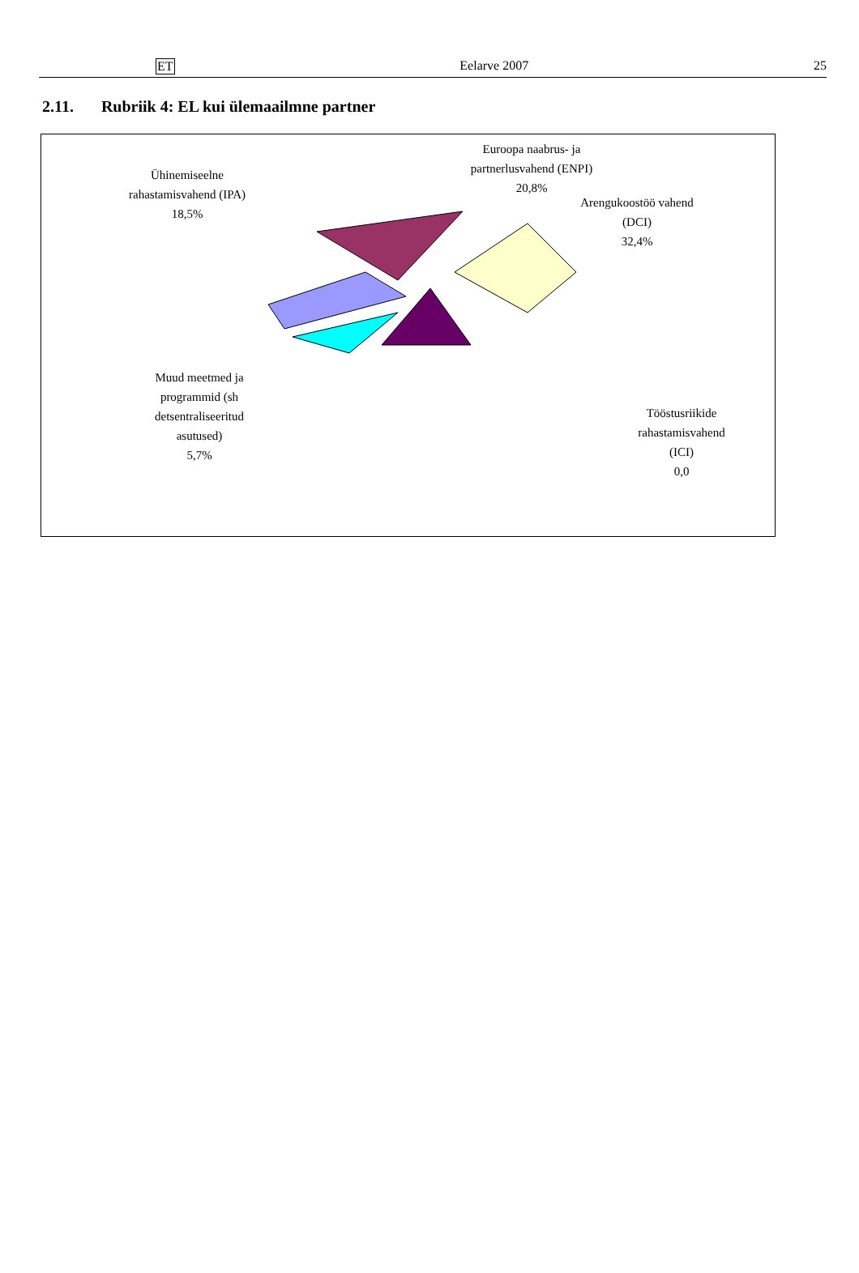ET Eelarve 2007 25
2.11. Rubriik 4: EL kui ülemaailmne partner
Ühinemiseelne
rahastamisvahend (IPA)
18,5%
Euroopa naabrus- ja
partnerlusvahend (ENPI)
20,8%
Arengukoostöö vahend
(DCI)
32,4%
Muud meetmed ja
programmid (sh
detsentraliseeritud
asutused)
5,7%
Tööstusriikide
rahastamisvahend
(ICI)
0,0